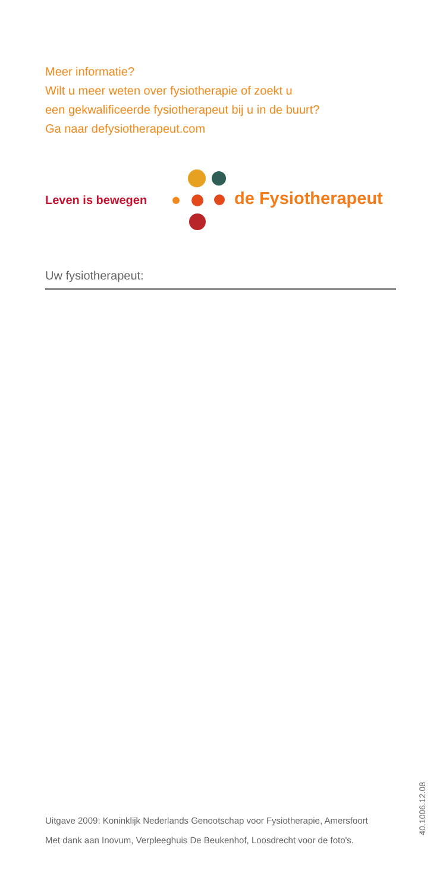Meer informatie?
Wilt u meer weten over fysiotherapie of zoekt u
een gekwalificeerde fysiotherapeut bij u in de buurt?
Ga naar defysiotherapeut.com
Leven is bewegen de Fysiotherapeut
Uw fysiotherapeut:
Uitgave 2009: Koninklijk Nederlands Genootschap voor Fysiotherapie, Amersfoort
Met dank aan Inovum, Verpleeghuis De Beukenhof, Loosdrecht voor de foto's.
40.1006.12.08